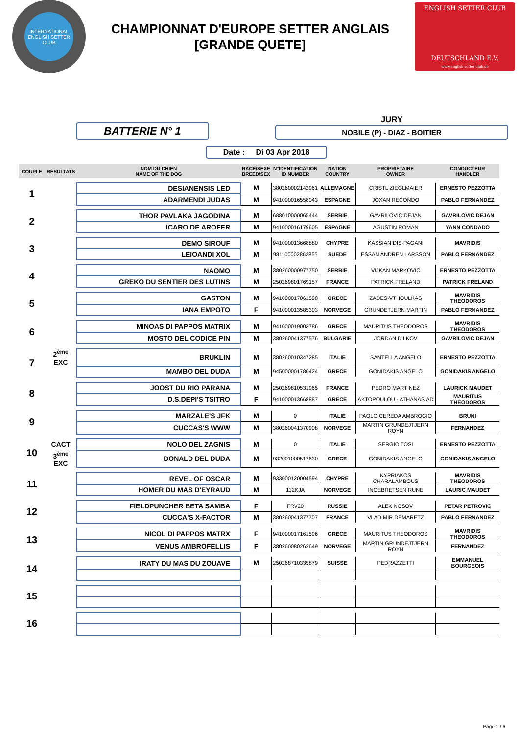INTERNATIONAL
ENGLISH SETTER CLUB
CHAMPIONNAT D'EUROPE SETTER ANGLAIS
[GRANDE QUETE]
ENGLISH SETTER CLUB
DEUTSCHLAND E.V.
www.english-setter-club.de
BATTERIE N° 1
JURY
NOBILE (P) - DIAZ - BOITIER
Date : Di 03 Apr 2018
| COUPLE | RÉSULTATS | NOM DU CHIEN NAME OF THE DOG | RACE/SEXE BREED/SEX | N°IDENTIFICATION ID NUMBER | NATION COUNTRY | PROPRIÉTAIRE OWNER | CONDUCTEUR HANDLER |
| --- | --- | --- | --- | --- | --- | --- | --- |
| 1 | | DESIANENSIS LED | M | 380260002142961 | ALLEMAGNE | CRISTL ZIEGLMAIER | ERNESTO PEZZOTTA |
| | | ADARMENDI JUDAS | M | 941000016558043 | ESPAGNE | JOXAN RECONDO | PABLO FERNANDEZ |
| 2 | | THOR PAVLAKA JAGODINA | M | 688010000065444 | SERBIE | GAVRILOVIC DEJAN | GAVRILOVIC DEJAN |
| | | ICARO DE AROFER | M | 941000016179605 | ESPAGNE | AGUSTIN ROMAN | YANN CONDADO |
| 3 | | DEMO SIROUF | M | 941000013668880 | CHYPRE | KASSIANIDIS-PAGANI | MAVRIDIS |
| | | LEIOANDI XOL | M | 981100002862855 | SUEDE | ESSAN ANDREN LARSSON | PABLO FERNANDEZ |
| 4 | | NAOMO | M | 380260000977750 | SERBIE | VIJKAN MARKOVIC | ERNESTO PEZZOTTA |
| | | GREKO DU SENTIER DES LUTINS | M | 250269801769157 | FRANCE | PATRICK FRELAND | PATRICK FRELAND |
| 5 | | GASTON | M | 941000017061598 | GRECE | ZADES-VTHOULKAS | MAVRIDIS THEODOROS |
| | | IANA EMPOTO | F | 941000013585303 | NORVEGE | GRUNDETJERN MARTIN | PABLO FERNANDEZ |
| 6 | | MINOAS DI PAPPOS MATRIX | M | 941000019003786 | GRECE | MAURITUS THEODOROS | MAVRIDIS THEODOROS |
| | | MOSTO DEL CODICE PIN | M | 380260041377576 | BULGARIE | JORDAN DILKOV | GAVRILOVIC DEJAN |
| 7 | 2<sup>ème</sup> EXC | BRUKLIN | M | 380260010347285 | ITALIE | SANTELLA ANGELO | ERNESTO PEZZOTTA |
| | | MAMBO DEL DUDA | M | 945000001786424 | GRECE | GONIDAKIS ANGELO | GONIDAKIS ANGELO |
| 8 | | JOOST DU RIO PARANA | M | 250269810531965 | FRANCE | PEDRO MARTINEZ | LAURICK MAUDET |
| | | D.S.DEPI'S TSITRO | F | 941000013668887 | GRECE | AKTOPOULOU - ATHANASIAD | MAURITUS THEODOROS |
| 9 | | MARZALE'S JFK | M | 0 | ITALIE | PAOLO CEREDA AMBROGIO | BRUNI |
| | | CUCCAS'S WWW | M | 380260041370908 | NORVEGE | MARTIN GRUNDEJTJERN ROYN | FERNANDEZ |
| 10 | CACT | NOLO DEL ZAGNIS | M | 0 | ITALIE | SERGIO TOSI | ERNESTO PEZZOTTA |
| | 3<sup>ème</sup> EXC | DONALD DEL DUDA | M | 932001000517630 | GRECE | GONIDAKIS ANGELO | GONIDAKIS ANGELO |
| 11 | | REVEL OF OSCAR | M | 933000120004594 | CHYPRE | KYPRIAKOS CHARALAMBOUS | MAVRIDIS THEODOROS |
| | | HOMER DU MAS D'EYRAUD | M | 112KJA | NORVEGE | INGEBRETSEN RUNE | LAURIC MAUDET |
| 12 | | FIELDPUNCHER BETA SAMBA | F | FRV20 | RUSSIE | ALEX NOSOV | PETAR PETROVIC |
| | | CUCCA'S X-FACTOR | M | 380260041377707 | FRANCE | VLADIMIR DEMARETZ | PABLO FERNANDEZ |
| 13 | | NICOL DI PAPPOS MATRX | F | 941000017161596 | GRECE | MAURITUS THEODOROS | MAVRIDIS THEODOROS |
| | | VENUS AMBROFELLIS | F | 380260080262649 | NORVEGE | MARTIN GRUNDEJTJERN ROYN | FERNANDEZ |
| 14 | | IRATY DU MAS DU ZOUAVE | M | 250268710335879 | SUISSE | PEDRAZZETTI | EMMANUEL BOURGEOIS |
| 15 | | | | | | | |
| 16 | | | | | | | |
Page 1 / 6